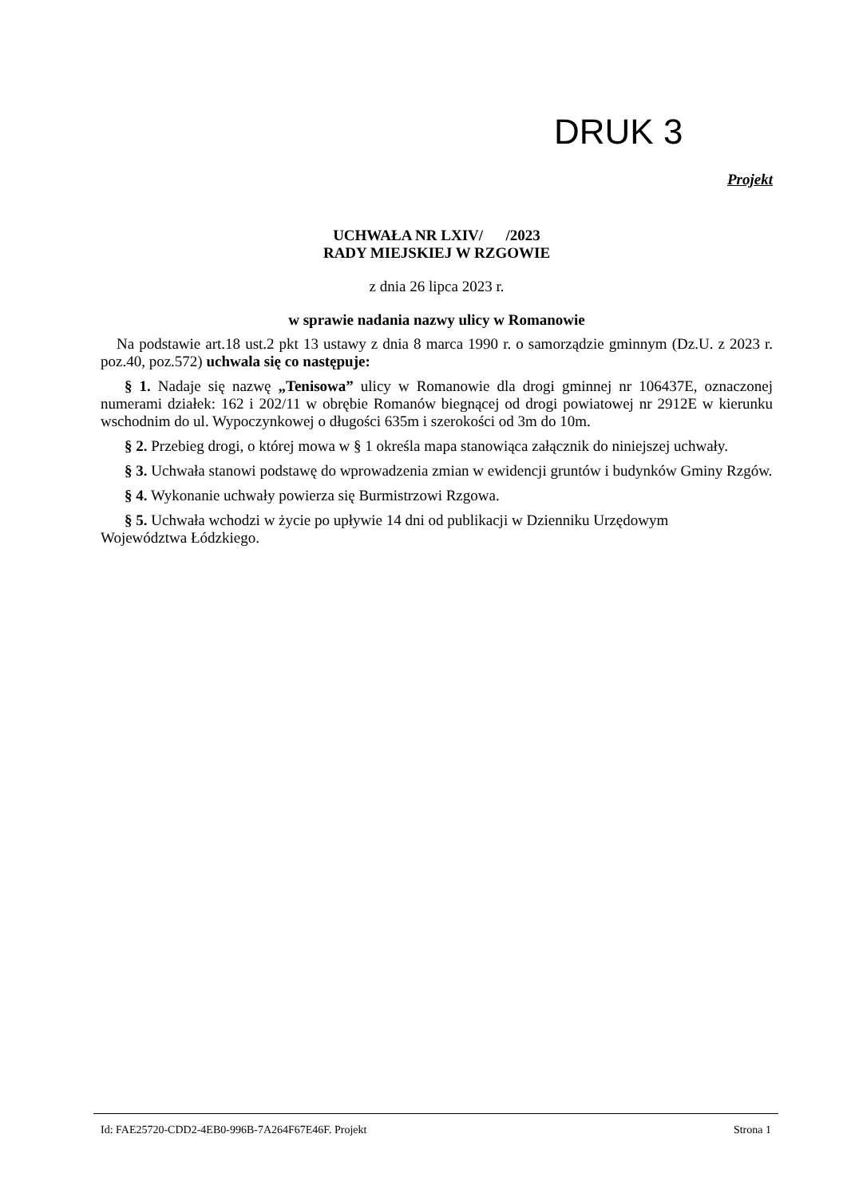DRUK 3
Projekt
UCHWAŁA NR LXIV/ /2023
RADY MIEJSKIEJ W RZGOWIE
z dnia 26 lipca 2023 r.
w sprawie nadania nazwy ulicy w Romanowie
Na podstawie art.18 ust.2 pkt 13 ustawy z dnia 8 marca 1990 r. o samorządzie gminnym (Dz.U. z 2023 r. poz.40, poz.572) uchwala się co następuje:
§ 1. Nadaje się nazwę „Tenisowa” ulicy w Romanowie dla drogi gminnej nr 106437E, oznaczonej numerami działek: 162 i 202/11 w obrębie Romanów biegnącej od drogi powiatowej nr 2912E w kierunku wschodnim do ul. Wypoczynkowej o długości 635m i szerokości od 3m do 10m.
§ 2. Przebieg drogi, o której mowa w § 1 określa mapa stanowiąca załącznik do niniejszej uchwały.
§ 3. Uchwała stanowi podstawę do wprowadzenia zmian w ewidencji gruntów i budynków Gminy Rzgów.
§ 4. Wykonanie uchwały powierza się Burmistrzowi Rzgowa.
§ 5. Uchwała wchodzi w życie po upływie 14 dni od publikacji w Dzienniku Urzędowym
Województwa Łódzkiego.
Id: FAE25720-CDD2-4EB0-996B-7A264F67E46F. Projekt Strona 1